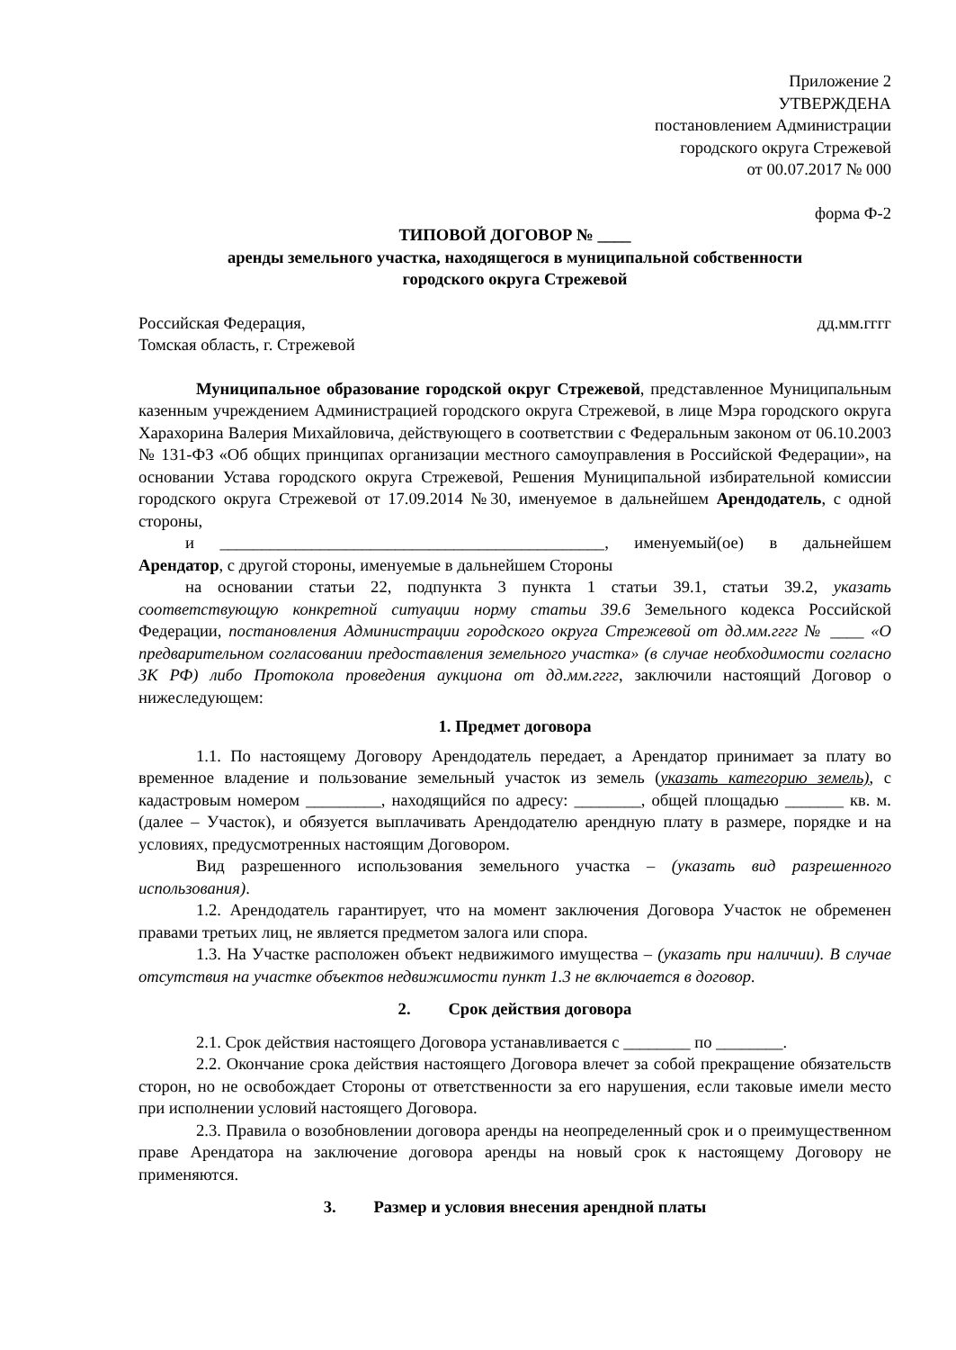Приложение 2
УТВЕРЖДЕНА
постановлением Администрации
городского округа Стрежевой
от 00.07.2017 № 000
форма Ф-2
ТИПОВОЙ ДОГОВОР № ____
аренды земельного участка, находящегося в муниципальной собственности
городского округа Стрежевой
Российская Федерация, дд.мм.гггг
Томская область, г. Стрежевой
Муниципальное образование городской округ Стрежевой, представленное Муниципальным казенным учреждением Администрацией городского округа Стрежевой, в лице Мэра городского округа Харахорина Валерия Михайловича, действующего в соответствии с Федеральным законом от 06.10.2003 № 131-ФЗ «Об общих принципах организации местного самоуправления в Российской Федерации», на основании Устава городского округа Стрежевой, Решения Муниципальной избирательной комиссии городского округа Стрежевой от 17.09.2014 №30, именуемое в дальнейшем Арендодатель, с одной стороны,
и ______________________________________________, именуемый(ое) в дальнейшем Арендатор, с другой стороны, именуемые в дальнейшем Стороны
на основании статьи 22, подпункта 3 пункта 1 статьи 39.1, статьи 39.2, указать соответствующую конкретной ситуации норму статьи 39.6 Земельного кодекса Российской Федерации, постановления Администрации городского округа Стрежевой от дд.мм.гггг № ____ «О предварительном согласовании предоставления земельного участка» (в случае необходимости согласно ЗК РФ) либо Протокола проведения аукциона от дд.мм.гггг, заключили настоящий Договор о нижеследующем:
1. Предмет договора
1.1. По настоящему Договору Арендодатель передает, а Арендатор принимает за плату во временное владение и пользование земельный участок из земель (указать категорию земель), с кадастровым номером _________, находящийся по адресу: ________, общей площадью _______ кв. м. (далее – Участок), и обязуется выплачивать Арендодателю арендную плату в размере, порядке и на условиях, предусмотренных настоящим Договором.
Вид разрешенного использования земельного участка – (указать вид разрешенного использования).
1.2. Арендодатель гарантирует, что на момент заключения Договора Участок не обременен правами третьих лиц, не является предметом залога или спора.
1.3. На Участке расположен объект недвижимого имущества – (указать при наличии). В случае отсутствия на участке объектов недвижимости пункт 1.3 не включается в договор.
2. Срок действия договора
2.1. Срок действия настоящего Договора устанавливается с ________ по ________.
2.2. Окончание срока действия настоящего Договора влечет за собой прекращение обязательств сторон, но не освобождает Стороны от ответственности за его нарушения, если таковые имели место при исполнении условий настоящего Договора.
2.3. Правила о возобновлении договора аренды на неопределенный срок и о преимущественном праве Арендатора на заключение договора аренды на новый срок к настоящему Договору не применяются.
3. Размер и условия внесения арендной платы